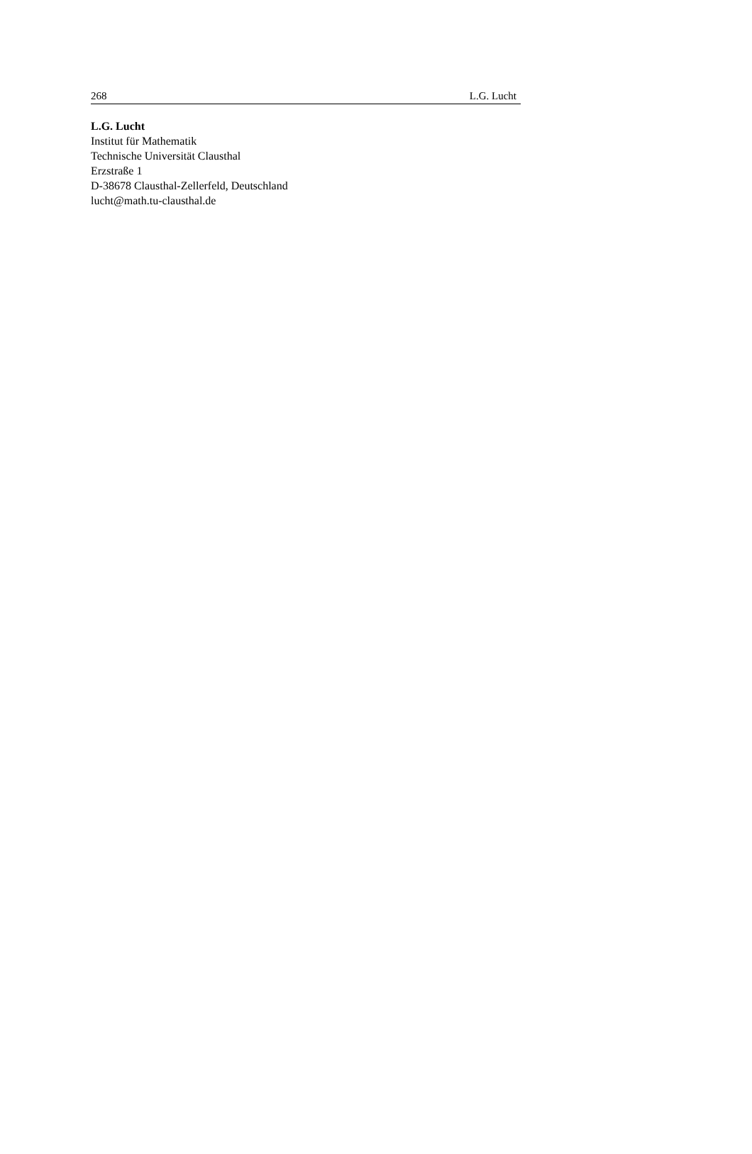268 L.G. Lucht
L.G. Lucht
Institut für Mathematik
Technische Universität Clausthal
Erzstraße 1
D-38678 Clausthal-Zellerfeld, Deutschland
lucht@math.tu-clausthal.de